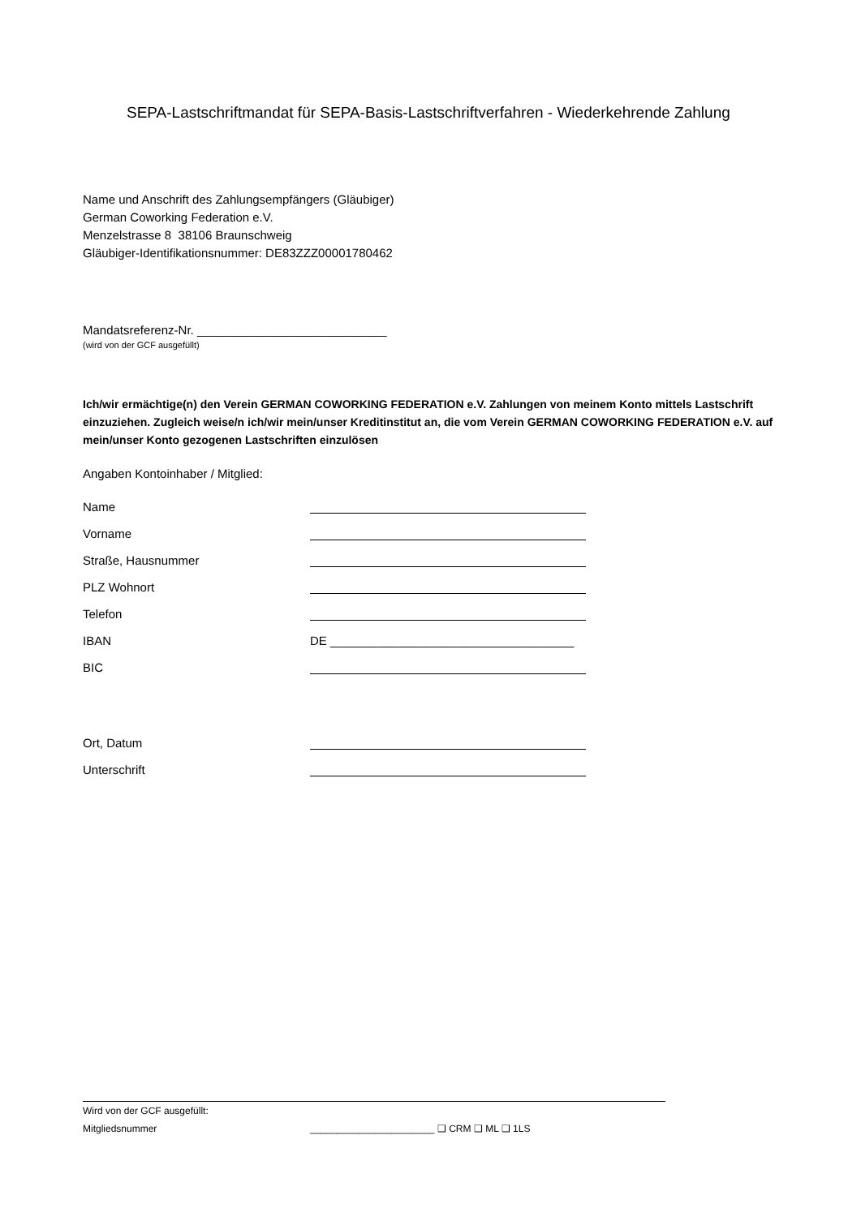SEPA-Lastschriftmandat für SEPA-Basis-Lastschriftverfahren - Wiederkehrende Zahlung
Name und Anschrift des Zahlungsempfängers (Gläubiger)
German Coworking Federation e.V.
Menzelstrasse 8 38106 Braunschweig
Gläubiger-Identifikationsnummer: DE83ZZZ00001780462
Mandatsreferenz-Nr. ____________________________
(wird von der GCF ausgefüllt)
Ich/wir ermächtige(n) den Verein GERMAN COWORKING FEDERATION e.V. Zahlungen von meinem Konto mittels Lastschrift einzuziehen. Zugleich weise/n ich/wir mein/unser Kreditinstitut an, die vom Verein GERMAN COWORKING FEDERATION e.V. auf mein/unser Konto gezogenen Lastschriften einzulösen
Angaben Kontoinhaber / Mitglied:
Name
Vorname
Straße, Hausnummer
PLZ Wohnort
Telefon
IBAN DE ____________________________________
BIC
Ort, Datum
Unterschrift
Wird von der GCF ausgefüllt:
Mitgliedsnummer _______________________ ❑ CRM ❑ ML ❑ 1LS